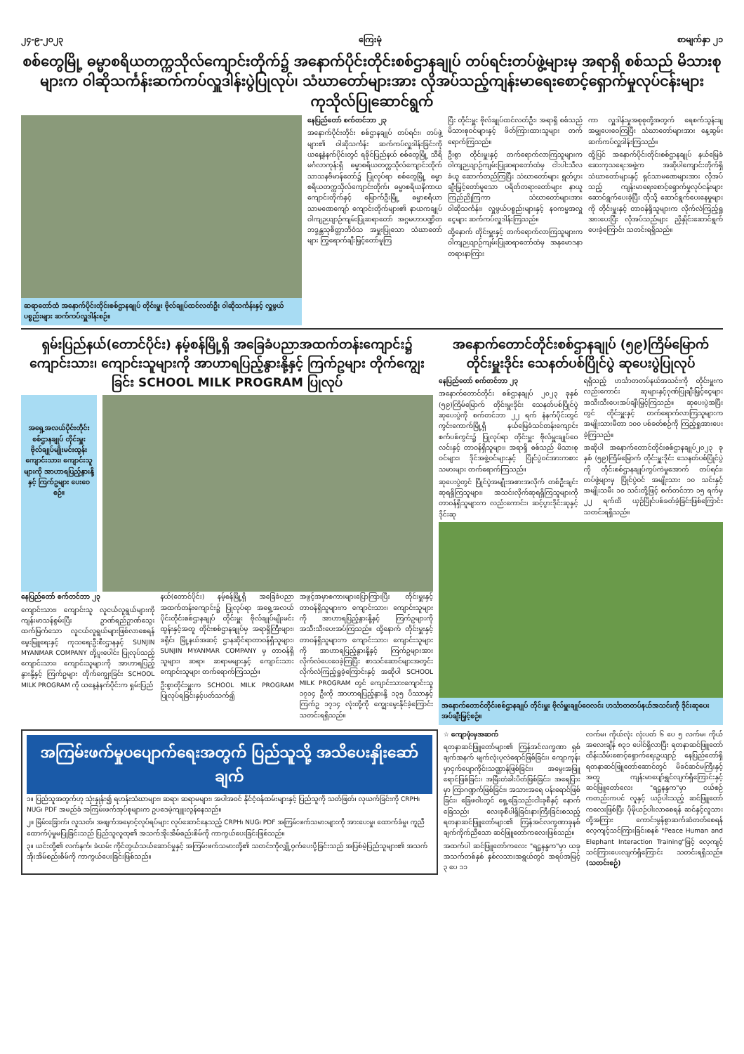၂၄-၉-၂၀၂၃ ကြေးမုံ စာမျက်နှာ ၂၁
စစ်တွေမြို့ ဓမ္မာစရိယတက္ကသိုလ်ကျောင်းတိုက်၌ အနောက်ပိုင်းတိုင်းစစ်ဌာနချုပ် တပ်ရင်းတပ်ဖွဲ့များမှ အရာရှိ စစ်သည် မိသားစုများက ဝါဆိုသင်္ကန်းဆက်ကပ်လှူဒါန်းပွဲပြုလုပ်၊ သံဃာတော်များအား လိုအပ်သည့်ကျန်းမာရေးစောင့်ရှောက်မှုလုပ်ငန်းများ ကုသိုလ်ပြုဆောင်ရွက်
ဆရာတော်ထံ အနောက်ပိုင်းတိုင်းစစ်ဌာနချုပ် တိုင်းမှူး ဗိုလ်ချုပ်ထင်လတ်ဦး ဝါဆိုသင်္ကန်းနှင့် လှူဖွယ်ပစ္စည်းများ ဆက်ကပ်လှူဒါန်းစဉ်။
နေပြည်တော် စက်တင်ဘာ ၂၃
အနောက်ပိုင်းတိုင်း စစ်ဌာနချုပ် တပ်ရင်း၊ တပ်ဖွဲ့များ၏ ဝါဆိုသင်္ကန်း ဆက်ကပ်လှူဒါန်းခြင်းကို ယနေ့နံနက်ပိုင်းတွင် ရခိုင်ပြည်နယ် စစ်တွေမြို့ သီရိမင်္ဂလာကုန်းရှိ ဓမ္မာစရိယတက္ကသိုလ်ကျောင်းတိုက် သာသနဗိမာန်တော်၌ ပြုလုပ်ရာ စစ်တွေမြို့ ဓမ္မာစရိယတက္ကသိုလ်ကျောင်းတိုက်၊ ဓမ္မာစရိယနိကာယကျောင်းတိုက်နှင့် မြောက်ဦးမြို့ ဓမ္မာစရိယာသာမဏေကျော် ကျောင်းတိုက်များ၏ နာယကချုပ် ဝါကျဉယျာဉ်ကျမ်းပြုဆရာတော် အဂ္ဂမဟာပဏ္ဍိတ ဘဒ္ဒန္တသုစိတ္တာဘိဝံသ အမှူးပြုသော သံဃာတော်များ ကြွရောက်ချီးမြှင့်တော်မူကြ
ပြီး တိုင်းမှူး ဗိုလ်ချုပ်ထင်လတ်ဦး၊ အရာရှိ စစ်သည် မိသားစုဝင်များနှင့် ဖိတ်ကြားထားသူများ တက်ရောက်ကြသည်။
ဦးစွာ တိုင်းမှူးနှင့် တက်ရောက်လာကြသူများက ဝါကျဉယျာဉ်ကျမ်းပြုဆရာတော်ထံမှ ငါးပါးသီလခံယူ ဆောက်တည်ကြပြီး သံဃာတော်များ ရွတ်ပွားချီးမြှင့်တော်မူသော ပရိတ်တရားတော်များ နာယူကြည်ညိုကြကာ သံဃာတော်များအား ဝါဆိုသင်္ကန်း၊ လှူဖွယ်ပစ္စည်းများနှင့် နဝကမ္မအလှူငွေများ ဆက်ကပ်လှူဒါန်းကြသည်။
ထို့နောက် တိုင်းမှူးနှင့် တက်ရောက်လာကြသူများက ဝါကျဉယျာဉ်ကျမ်းပြုဆရာတော်ထံမှ အနုမောဒနာတရားနာကြား
ကာ လှူဒါန်းမှုအစုစုတို့အတွက် ရေစက်သွန်းချအမျှပေးဝေကြပြီး သံဃာတော်များအား နေ့ဆွမ်းဆက်ကပ်လှူဒါန်းကြသည်။
ထို့ပြင် အနောက်ပိုင်းတိုင်းစစ်ဌာနချုပ် နယ်မြေခံဆေးကုသရေးအဖွဲ့က အဆိုပါကျောင်းတိုက်ရှိ သံဃာတော်များနှင့် ရှင်သာမဏေများအား လိုအပ်သည့် ကျန်းမာရေးစောင့်ရှောက်မှုလုပ်ငန်းများ ဆောင်ရွက်ပေးခဲ့ပြီး ထိုသို့ ဆောင်ရွက်ပေးနေမှုများကို တိုင်းမှူးနှင့် တာဝန်ရှိသူများက လိုက်လံကြည့်ရှုအားပေးပြီး လိုအပ်သည်များ ညှိနှိုင်းဆောင်ရွက်ပေးခဲ့ကြောင်း သတင်းရရှိသည်။
ရှမ်းပြည်နယ်(တောင်ပိုင်း) နမ့်စန်မြို့ရှိ အခြေခံပညာအထက်တန်းကျောင်း၌ ကျောင်းသား၊ ကျောင်းသူများကို အာဟာရပြည့်နွားနို့နှင့် ကြက်ဥများ တိုက်ကျွေးခြင်း SCHOOL MILK PROGRAM ပြုလုပ်
အရှေ့အလယ်ပိုင်းတိုင်းစစ်ဌာနချုပ် တိုင်းမှူး ဗိုလ်ချုပ်မျိုးမင်းထွန်း ကျောင်းသား၊ ကျောင်းသူများကို အာဟာရပြည့်နွားနို့နှင့် ကြက်ဥများ ပေးဝေစဉ်။
နေပြည်တော် စက်တင်ဘာ ၂၃
ကျောင်းသား၊ ကျောင်းသူ လူငယ်လူရွယ်များကို ကျန်းမာသန်စွမ်းပြီး ဥာဏ်ရည်ဥာဏ်သွေး ထက်မြက်သော လူငယ်လူရွယ်များဖြစ်လာစေရန် မွေးမြူရေးနှင့် ကုသရေးဦးစီးဌာနနှင့် SUNJIN MYANMAR COMPANY တို့ပူးပေါင်း ပြုလုပ်သည့် ကျောင်းသား၊ ကျောင်းသူများကို အာဟာရပြည့်နွားနို့နှင့် ကြက်ဥများ တိုက်ကျွေးခြင်း SCHOOL MILK PROGRAM ကို ယနေ့နံနက်ပိုင်းက ရှမ်းပြည်
နယ်(တောင်ပိုင်း) နမ့်စန်မြို့ရှိ အခြေခံပညာ အထက်တန်းကျောင်း၌ ပြုလုပ်ရာ အရှေ့အလယ်ပိုင်းတိုင်းစစ်ဌာနချုပ် တိုင်းမှူး ဗိုလ်ချုပ်မျိုးမင်းထွန်းနှင့်အတူ တိုင်းစစ်ဌာနချုပ်မှ အရာရှိကြီးများ၊ ခရိုင်၊ မြို့နယ်အဆင့် ဌာနဆိုင်ရာတာဝန်ရှိသူများ၊ SUNJIN MYANMAR COMPANY မှ တာဝန်ရှိသူများ၊ ဆရာ၊ ဆရာမများနှင့် ကျောင်းသားကျောင်းသူများ တက်ရောက်ကြသည်။
ဦးစွာတိုင်းမှူးက SCHOOL MILK PROGRAM ပြုလုပ်ရခြင်းနှင့်ပတ်သက်၍
အဖွင့်အမှာစကားများပြောကြားပြီး တိုင်းမှူးနှင့် တာဝန်ရှိသူများက ကျောင်းသား၊ ကျောင်းသူများကို အာဟာရပြည့်နွားနို့နှင့် ကြက်ဥများကို အသီးသီးပေးအပ်ကြသည်။ ထို့နောက် တိုင်းမှူးနှင့် တာဝန်ရှိသူများက ကျောင်းသား၊ ကျောင်းသူများကို အာဟာရပြည့်နွားနို့နှင့် ကြက်ဥများအား လိုက်လံပေးဝေခဲ့ကြပြီး စာသင်ဆောင်များအတွင်း လိုက်လံကြည့်ရှုခဲ့ကြောင်းနှင့် အဆိုပါ SCHOOL MILK PROGRAM တွင် ကျောင်းသားကျောင်းသူ ၁၇၁၄ ဦးကို အာဟာရပြည့်နွားနို့ ၁၃၅ ပိဿာနှင့် ကြက်ဥ ၁၇၁၄ လုံးတို့ကို ကျွေးမွေးနိုင်ခဲ့ကြောင်း သတင်းရရှိသည်။
အနောက်တောင်တိုင်းစစ်ဌာနချုပ် (၅၉)ကြိမ်မြောက် တိုင်းမှူးဒိုင်း သေနတ်ပစ်ပြိုင်ပွဲ ဆုပေးပွဲပြုလုပ်
နေပြည်တော် စက်တင်ဘာ ၂၃
အနောက်တောင်တိုင်း စစ်ဌာနချုပ် ၂၀၂၃ ခုနှစ် (၅၉)ကြိမ်မြောက် တိုင်းမှူးဒိုင်း သေနတ်ပစ်ပြိုင်ပွဲ ဆုပေးပွဲကို စက်တင်ဘာ ၂၂ ရက် နံနက်ပိုင်းတွင် ကွင်းကောက်မြို့ရှိ နယ်မြေခံသင်တန်းကျောင်း စက်ပစ်ကွင်း၌ ပြုလုပ်ရာ တိုင်းမှူး ဗိုလ်မှူးချုပ်ဝေလင်းနှင့် တာဝန်ရှိသူများ၊ အရာရှိ စစ်သည် မိသားစုဝင်များ၊ ဒိုင်အဖွဲ့ဝင်များနှင့် ပြိုင်ပွဲဝင်အားကစားသမားများ တက်ရောက်ကြသည်။
ဆုပေးပွဲတွင် ပြိုင်ပွဲအမျိုးအစားအလိုက် တစ်ဦးချင်းဆုရရှိကြသူများ၊ အသင်းလိုက်ဆုရရှိကြသူများကို တာဝန်ရှိသူများက လည်းကောင်း၊ ဆင့်ပွားဒိုင်းဆုနှင့် ဒိုင်းဆု
ရရှိသည့် ဟင်္သာတတပ်နယ်အသင်းကို တိုင်းမှူးကလည်းကောင်း ဆုများနှင့်ဂုဏ်ပြုချီးမြှင့်ငွေများ အသီးသီးပေးအပ်ချီးမြှင့်ကြသည်။ ဆုပေးပွဲအပြီးတွင် တိုင်းမှူးနှင့် တက်ရောက်လာကြသူများက အမျိုးသားမီတာ ၁၀၀ ပစ်ခတ်စဉ်ကို ကြည့်ရှုအားပေးခဲ့ကြသည်။
အဆိုပါ အနောက်တောင်တိုင်းစစ်ဌာနချုပ်၂၀၂၃ ခုနှစ် (၅၉)ကြိမ်မြောက် တိုင်းမှူးဒိုင်း သေနတ်ပစ်ပြိုင်ပွဲကို တိုင်းစစ်ဌာနချုပ်ကွပ်ကဲမှုအောက် တပ်ရင်း၊ တပ်ဖွဲ့များမှ ပြိုင်ပွဲဝင် အမျိုးသား ၁၀ သင်းနှင့် အမျိုးသမီး ၁၀ သင်းတို့ဖြင့် စက်တင်ဘာ ၁၅ ရက်မှ ၂၂ ရက်ထိ ယှဉ်ပြိုင်ပစ်ခတ်ခဲ့ခြင်းဖြစ်ကြောင်း သတင်းရရှိသည်။
အနောက်တောင်တိုင်းစစ်ဌာနချုပ် တိုင်းမှူး ဗိုလ်မှူးချုပ်ဝေလင်း ဟင်္သာတတပ်နယ်အသင်းကို ဒိုင်းဆုပေးအပ်ချီးမြှင့်စဉ်။
အကြမ်းဖက်မှုပပျောက်ရေးအတွက် ပြည်သူသို့ အသိပေးနှိုးဆော်ချက်
၁။ ပြည်သူအတွက်ဟု သုံးနှုန်း၍ ရဟန်းသံဃာများ၊ ဆရာ၊ ဆရာမများ၊ အပါအဝင် နိုင်ငံ့ဝန်ထမ်းများနှင့် ပြည်သူကို သတ်ဖြတ်၊ လုယက်ခြင်းကို CRPH၊ NUG၊ PDF အမည်ခံ အကြမ်းဖက်အုပ်စုများက ဥပဒေမဲ့ကျူးလွန်နေသည်။
၂။ မြိမ်းခြောက်၊ လူသတ်၊ အဖျက်အမှောင့်လုပ်ရပ်များ လုပ်ဆောင်နေသည့် CRPH၊ NUG၊ PDF အကြမ်းဖက်သမားများကို အားပေးမှု၊ ထောက်ခံမှု၊ ကူညီထောက်ပံ့မှုမပြုခြင်းသည် ပြည်သူလူထု၏ အသက်အိုးအိမ်စည်းစိမ်ကို ကာကွယ်ပေးခြင်းဖြစ်သည်။
၃။ ယင်းတို့၏ လက်နက်၊ ခဲယမ်း ကိုင်တွယ်သယ်ဆောင်မှုနှင့် အကြမ်းဖက်သမားတို့၏ သတင်းကိုလျှို့ဝှက်ပေးပို့ခြင်းသည် အပြစ်မဲ့ပြည်သူများ၏ အသက်အိုးအိမ်စည်းစိမ်ကို ကာကွယ်ပေးခြင်းဖြစ်သည်။
☆ ကျောဖုံးမှအဆက်
ရတနာဆင်ဖြူတော်များ၏ ကြန်အင်လက္ခဏာ ရှစ်ချက်အနက် မျက်လုံးပုလဲရောင်ဖြစ်ခြင်း၊ ကျောကုန်းမှာငှက်ပျောကိုင်းသဏ္ဌာန်ဖြစ်ခြင်း၊ အမွေးအဖြူရောင်ဖြစ်ခြင်း၊ အမြီးတံခါးပိတ်ဖြစ်ခြင်း၊ အရေပြားမှာ ကြာဂဏ္ဍက်ဖြစ်ခြင်း၊ အသားအရေ ပန်းရောင်ဖြစ်ခြင်း၊ ခြေဖဝါးတွင် ရှေ့ခြေသည်းငါးခုစီနှင့် နောက်ခြေသည်း လေးခုစီပါရှိခြင်းနားကြီးခြင်းစသည့် ရတနာဆင်ဖြူတော်များ၏ ကြန်အင်လက္ခဏာခုနစ်ချက်ကိုက်ညီသော ဆင်ဖြူတော်ကလေးဖြစ်သည်။
အထက်ပါ ဆင်ဖြူတော်ကလေး "ရဋ္ဌနန္ဒက"မှာ ယခုအသက်တစ်နှစ် နှစ်လသားအရွယ်တွင် အရပ်အမြင့် ၃ ပေ ၁၁
လက်မ၊ ကိုယ်လုံး လုံးပတ် ၆ ပေ ၅ လက်မ၊ ကိုယ်အလေးချိန် ၈၃၁ ပေါင်ရှိလာပြီး ရတနာဆင်ဖြူတော် ထိန်းသိမ်းစောင့်ရှောက်ရေးဥယျာဉ် နေပြည်တော်ရှိ ရတနာဆင်ဖြူတော်ဆောင်တွင် မိခင်ဆင်မကြီးနှင့်အတူ ကျန်းမာပျော်ရွှင်လျက်ရှိကြောင်းနှင့် ဆင်ဖြူတော်လေး "ရဋ္ဌနန္ဒက"မှာ ငယ်စဉ်ကတည်းကပင် လူနှင့် ယဉ်ပါးသည့် ဆင်ဖြူတော်ကလေးဖြစ်ပြီး ပိုမိုယဉ်ပါးလာစေရန် ဆင်နှင့်လူသားတို့အကြား ကောင်းမွန်စွာဆက်ဆံတတ်စေရန် လေ့ကျင့်သင်ကြားခြင်းစနစ် "Peace Human and Elephant Interaction Training"ဖြင့် လေ့ကျင့်သင်ကြားပေးလျက်ရှိကြောင်း သတင်းရရှိသည်။ (သတင်းစဉ်)